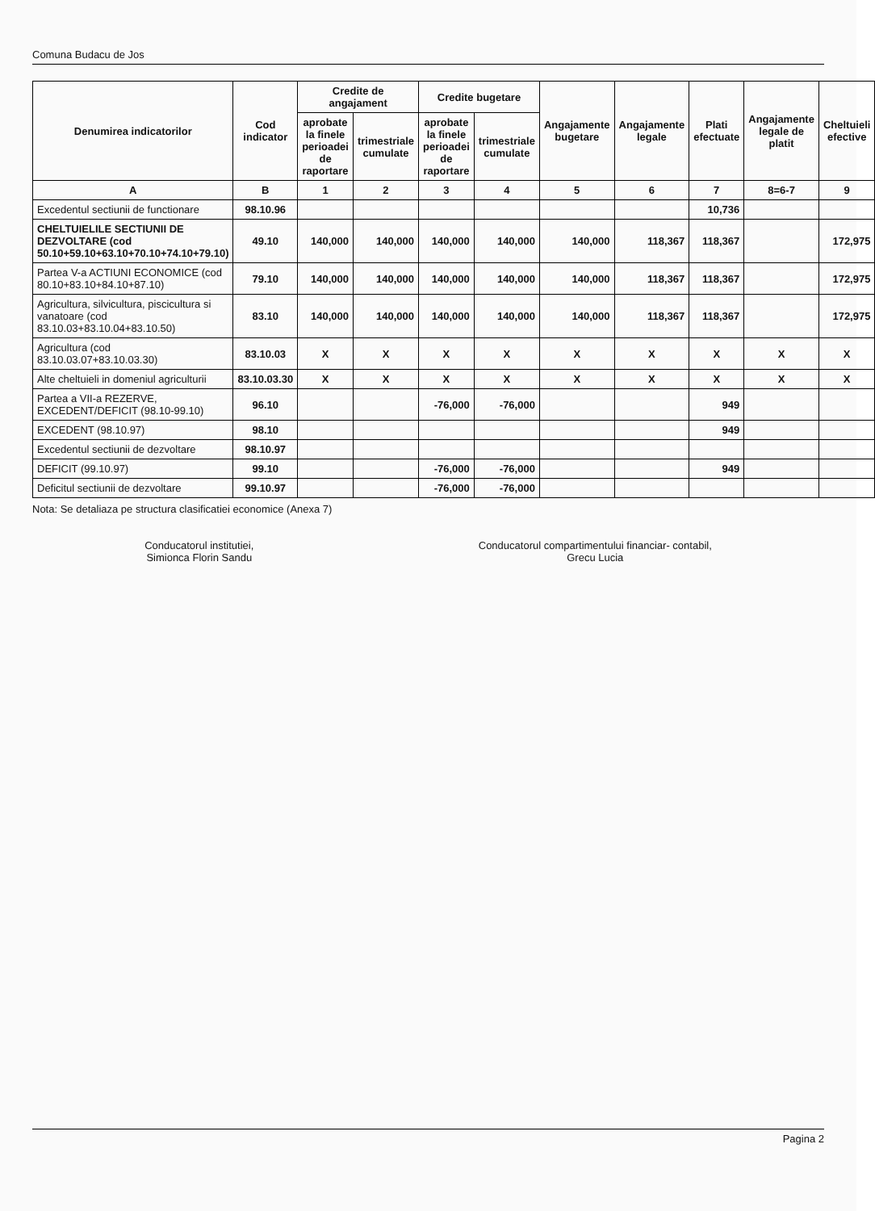Comuna Budacu de Jos
| Denumirea indicatorilor | Cod indicator | Credite de angajament | | Credite bugetare | | Angajamente bugetare | Angajamente legale | Plati efectuate | Angajamente legale de platit | Cheltuieli efective |
| --- | --- | --- | --- | --- | --- | --- | --- | --- | --- | --- |
| | | aprobate la finele perioadei de raportare | trimestriale cumulate | aprobate la finele perioadei de raportare | trimestriale cumulate | | | | | |
| A | B | 1 | 2 | 3 | 4 | 5 | 6 | 7 | 8=6-7 | 9 |
| Excedentul sectiunii de functionare | 98.10.96 | | | | | | | 10,736 | | |
| CHELTUIELILE SECTIUNII DE DEZVOLTARE (cod 50.10+59.10+63.10+70.10+74.10+79.10) | 49.10 | 140,000 | 140,000 | 140,000 | 140,000 | 140,000 | 118,367 | 118,367 | | 172,975 |
| Partea V-a ACTIUNI ECONOMICE (cod 80.10+83.10+84.10+87.10) | 79.10 | 140,000 | 140,000 | 140,000 | 140,000 | 140,000 | 118,367 | 118,367 | | 172,975 |
| Agricultura, silvicultura, piscicultura si vanatoare (cod 83.10.03+83.10.04+83.10.50) | 83.10 | 140,000 | 140,000 | 140,000 | 140,000 | 140,000 | 118,367 | 118,367 | | 172,975 |
| Agricultura (cod 83.10.03.07+83.10.03.30) | 83.10.03 | X | X | X | X | X | X | X | X | X |
| Alte cheltuieli in domeniul agriculturii | 83.10.03.30 | X | X | X | X | X | X | X | X | X |
| Partea a VII-a REZERVE, EXCEDENT/DEFICIT (98.10-99.10) | 96.10 | | | -76,000 | -76,000 | | | 949 | | |
| EXCEDENT (98.10.97) | 98.10 | | | | | | | 949 | | |
| Excedentul sectiunii de dezvoltare | 98.10.97 | | | | | | | | | |
| DEFICIT (99.10.97) | 99.10 | | | -76,000 | -76,000 | | | 949 | | |
| Deficitul sectiunii de dezvoltare | 99.10.97 | | | -76,000 | -76,000 | | | | | |
Nota: Se detaliaza pe structura clasificatiei economice (Anexa 7)
Conducatorul institutiei,
Simionca Florin Sandu
Conducatorul compartimentului financiar- contabil,
Grecu Lucia
Pagina 2